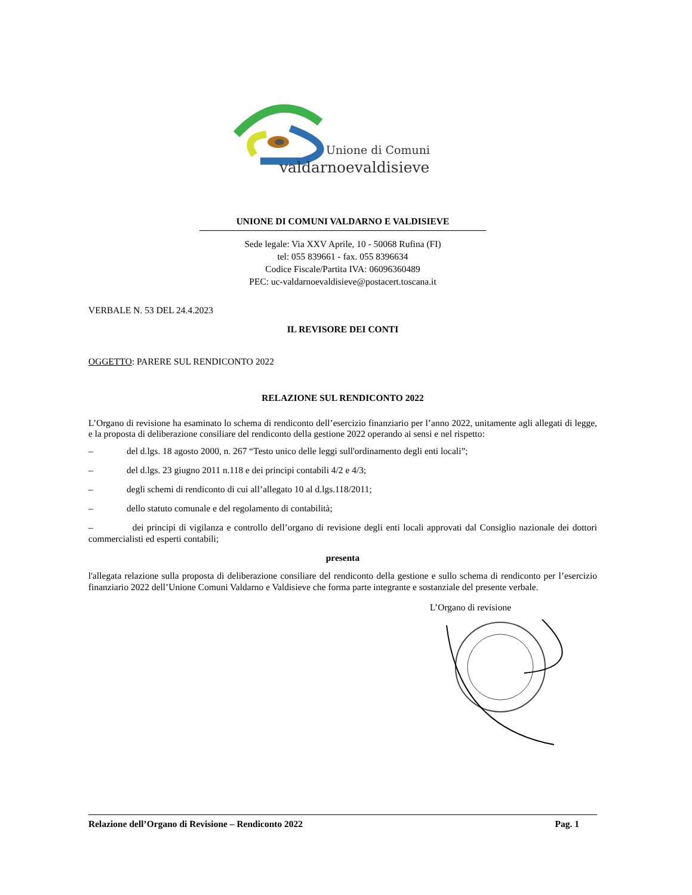Unione di Comuni
valdarnoevaldisieve
UNIONE DI COMUNI VALDARNO E VALDISIEVE
Sede legale: Via XXV Aprile, 10 - 50068 Rufina (FI)
tel: 055 839661 - fax. 055 8396634
Codice Fiscale/Partita IVA: 06096360489
PEC: uc-valdarnoevaldisieve@postacert.toscana.it
VERBALE N. 53 DEL 24.4.2023
IL REVISORE DEI CONTI
OGGETTO: PARERE SUL RENDICONTO 2022
RELAZIONE SUL RENDICONTO 2022
L’Organo di revisione ha esaminato lo schema di rendiconto dell’esercizio finanziario per l’anno 2022, unitamente agli allegati di legge, e la proposta di deliberazione consiliare del rendiconto della gestione 2022 operando ai sensi e nel rispetto:
– del d.lgs. 18 agosto 2000, n. 267 “Testo unico delle leggi sull'ordinamento degli enti locali”;
– del d.lgs. 23 giugno 2011 n.118 e dei principi contabili 4/2 e 4/3;
– degli schemi di rendiconto di cui all’allegato 10 al d.lgs.118/2011;
– dello statuto comunale e del regolamento di contabilità;
– dei principi di vigilanza e controllo dell’organo di revisione degli enti locali approvati dal Consiglio nazionale dei dottori commercialisti ed esperti contabili;
presenta
l'allegata relazione sulla proposta di deliberazione consiliare del rendiconto della gestione e sullo schema di rendiconto per l’esercizio finanziario 2022 dell’Unione Comuni Valdarno e Valdisieve che forma parte integrante e sostanziale del presente verbale.
L’Organo di revisione
Relazione dell’Organo di Revisione – Rendiconto 2022 Pag. 1